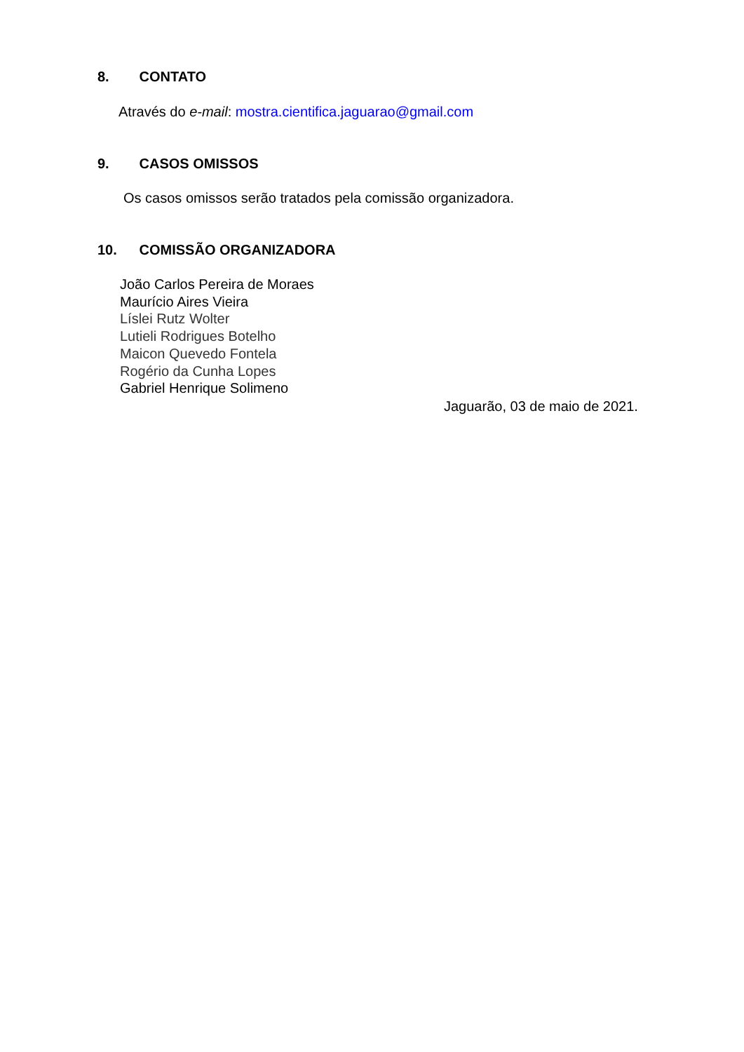8. CONTATO
Através do e-mail: mostra.cientifica.jaguarao@gmail.com
9. CASOS OMISSOS
Os casos omissos serão tratados pela comissão organizadora.
10. COMISSÃO ORGANIZADORA
João Carlos Pereira de Moraes
Maurício Aires Vieira
Líslei Rutz Wolter
Lutieli Rodrigues Botelho
Maicon Quevedo Fontela
Rogério da Cunha Lopes
Gabriel Henrique Solimeno
Jaguarão, 03 de maio de 2021.